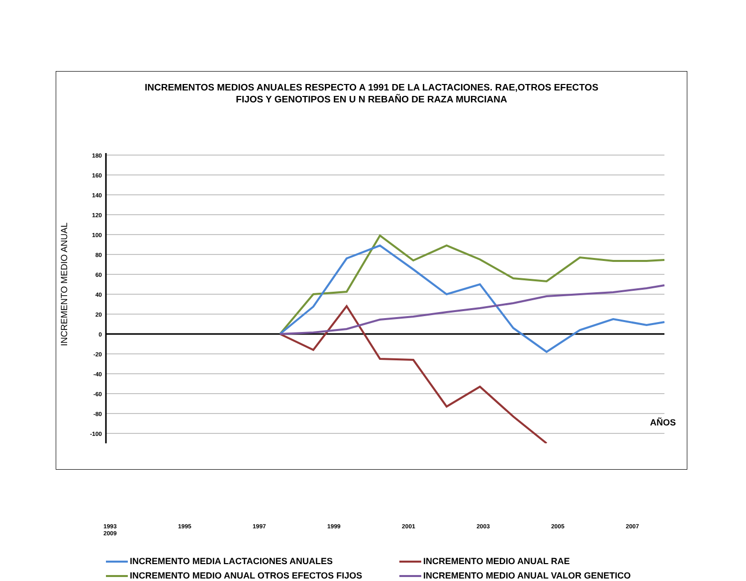INCREMENTOS MEDIOS ANUALES RESPECTO A 1991 DE LA LACTACIONES. RAE,OTROS EFECTOS
FIJOS Y GENOTIPOS EN U N REBAÑO DE RAZA MURCIANA
180
160
140
120
100
80
60
40
20
0
-20
-40
-60
-80
-100
INCREMENTO MEDIO ANUAL
1993 1995 1997 1999 2001 2003 2005 2007 2009
INCREMENTO MEDIA LACTACIONES ANUALES
INCREMENTO MEDIO ANUAL RAE
INCREMENTO MEDIO ANUAL OTROS EFECTOS FIJOS
INCREMENTO MEDIO ANUAL VALOR GENETICO
AÑOS